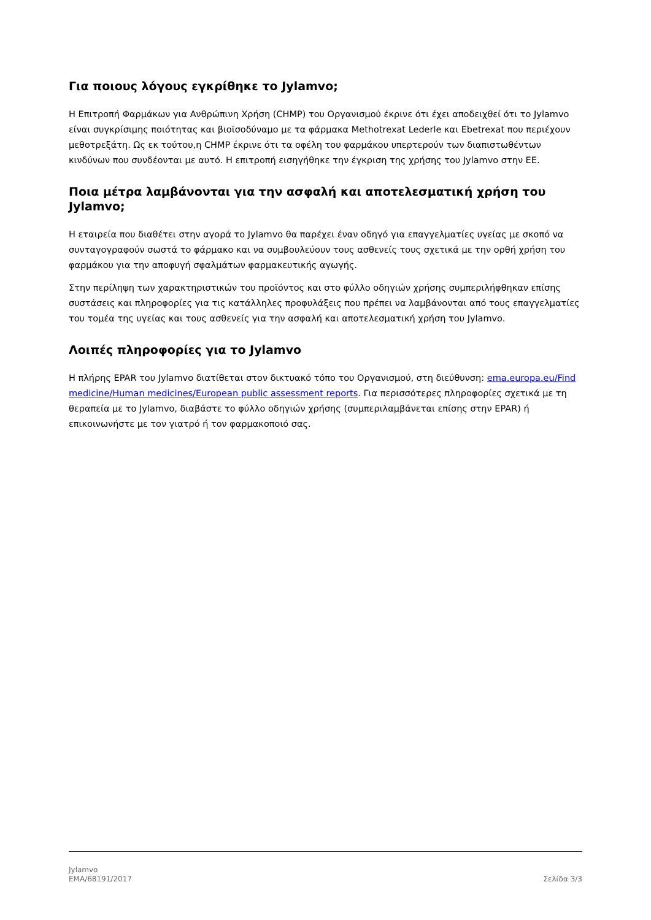Για ποιους λόγους εγκρίθηκε το Jylamvo;
Η Επιτροπή Φαρμάκων για Ανθρώπινη Χρήση (CHMP) του Οργανισμού έκρινε ότι έχει αποδειχθεί ότι το Jylamvo είναι συγκρίσιμης ποιότητας και βιοϊσοδύναμο με τα φάρμακα Methotrexat Lederle και Ebetrexat που περιέχουν μεθοτρεξάτη. Ως εκ τούτου,η CHMP έκρινε ότι τα οφέλη του φαρμάκου υπερτερούν των διαπιστωθέντων κινδύνων που συνδέονται με αυτό. Η επιτροπή εισηγήθηκε την έγκριση της χρήσης του Jylamvo στην ΕΕ.
Ποια μέτρα λαμβάνονται για την ασφαλή και αποτελεσματική χρήση του Jylamvo;
Η εταιρεία που διαθέτει στην αγορά το Jylamvo θα παρέχει έναν οδηγό για επαγγελματίες υγείας με σκοπό να συνταγογραφούν σωστά το φάρμακο και να συμβουλεύουν τους ασθενείς τους σχετικά με την ορθή χρήση του φαρμάκου για την αποφυγή σφαλμάτων φαρμακευτικής αγωγής.
Στην περίληψη των χαρακτηριστικών του προϊόντος και στο φύλλο οδηγιών χρήσης συμπεριλήφθηκαν επίσης συστάσεις και πληροφορίες για τις κατάλληλες προφυλάξεις που πρέπει να λαμβάνονται από τους επαγγελματίες του τομέα της υγείας και τους ασθενείς για την ασφαλή και αποτελεσματική χρήση του Jylamvo.
Λοιπές πληροφορίες για το Jylamvo
Η πλήρης EPAR του Jylamvo διατίθεται στον δικτυακό τόπο του Οργανισμού, στη διεύθυνση: ema.europa.eu/Find medicine/Human medicines/European public assessment reports. Για περισσότερες πληροφορίες σχετικά με τη θεραπεία με το Jylamvo, διαβάστε το φύλλο οδηγιών χρήσης (συμπεριλαμβάνεται επίσης στην EPAR) ή επικοινωνήστε με τον γιατρό ή τον φαρμακοποιό σας.
Jylamvo
EMA/68191/2017
Σελίδα 3/3